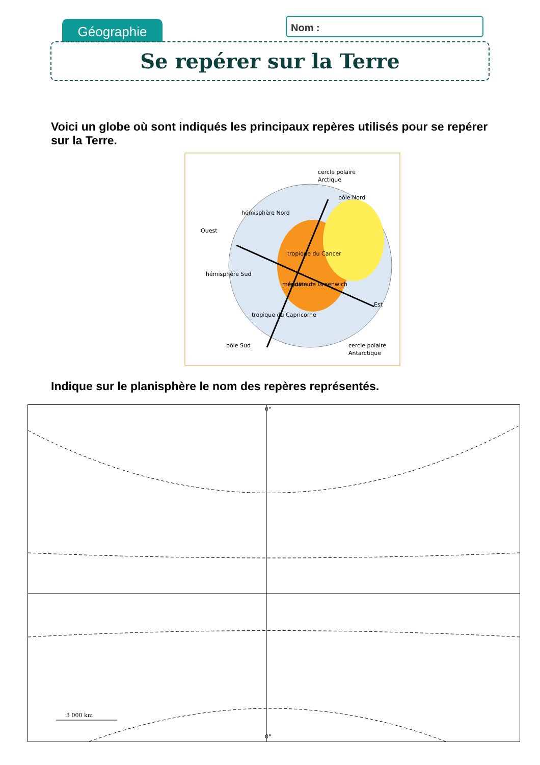Géographie Nom :
Se repérer sur la Terre
Voici un globe où sont indiqués les principaux repères utilisés pour se repérer sur la Terre.
hémisphère Nord
cercle polaire
Arctique
pôle Nord
Ouest
tropique du Cancer
équateur
Est
tropique du Capricorne
hémisphère Sud
pôle Sud
cercle polaire
Antarctique
méridien de Greenwich
Indique sur le planisphère le nom des repères représentés.
0°
0°
3 000 km